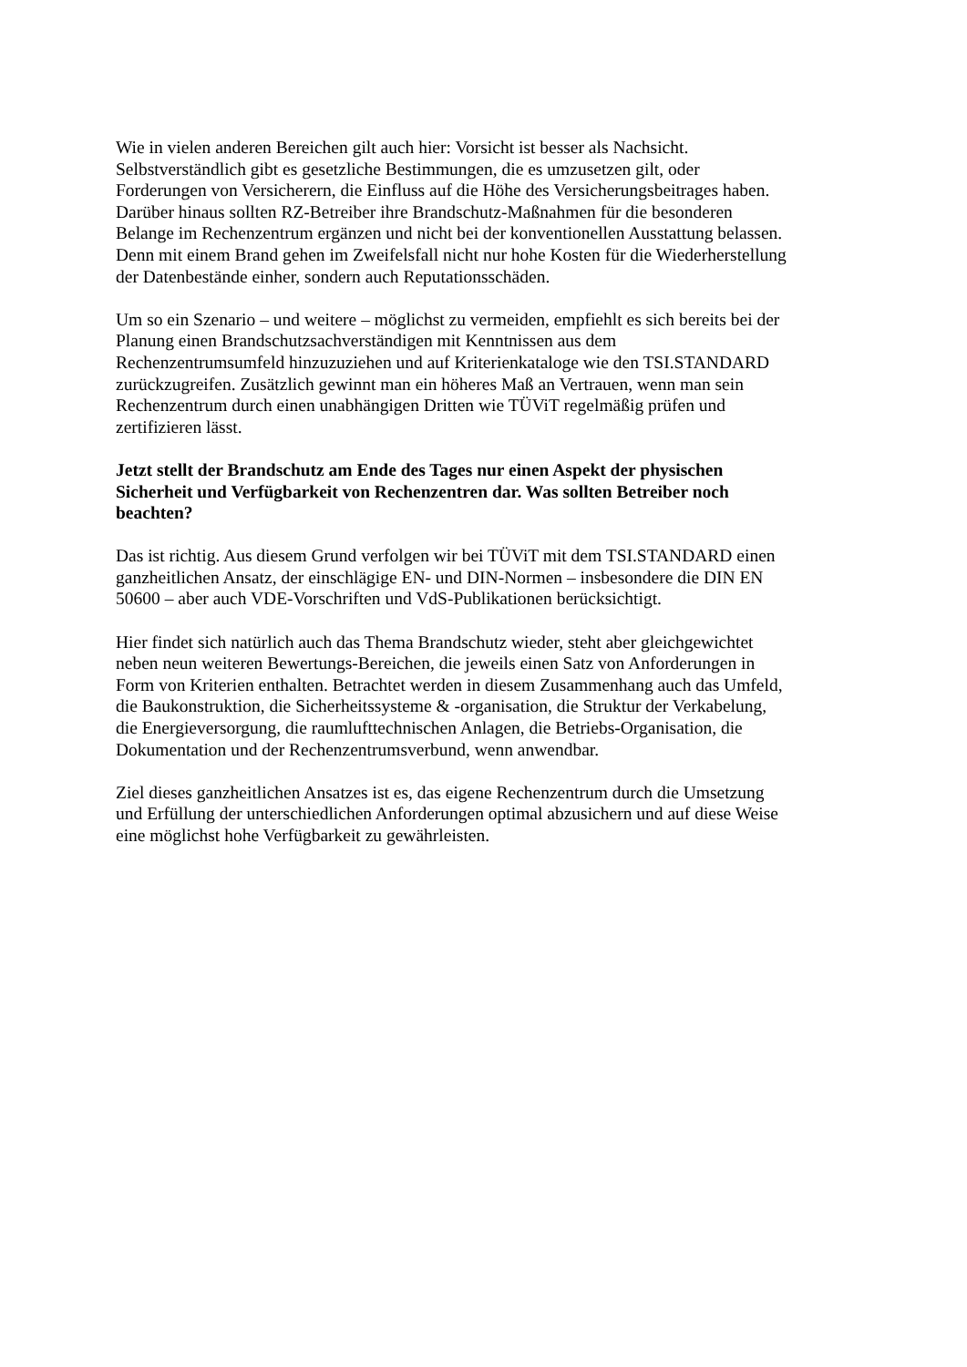Wie in vielen anderen Bereichen gilt auch hier: Vorsicht ist besser als Nachsicht.
Selbstverständlich gibt es gesetzliche Bestimmungen, die es umzusetzen gilt, oder
Forderungen von Versicherern, die Einfluss auf die Höhe des Versicherungsbeitrages haben.
Darüber hinaus sollten RZ-Betreiber ihre Brandschutz-Maßnahmen für die besonderen
Belange im Rechenzentrum ergänzen und nicht bei der konventionellen Ausstattung belassen.
Denn mit einem Brand gehen im Zweifelsfall nicht nur hohe Kosten für die Wiederherstellung
der Datenbestände einher, sondern auch Reputationsschäden.
Um so ein Szenario – und weitere – möglichst zu vermeiden, empfiehlt es sich bereits bei der
Planung einen Brandschutzsachverständigen mit Kenntnissen aus dem
Rechenzentrumsumfeld hinzuzuziehen und auf Kriterienkataloge wie den TSI.STANDARD
zurückzugreifen. Zusätzlich gewinnt man ein höheres Maß an Vertrauen, wenn man sein
Rechenzentrum durch einen unabhängigen Dritten wie TÜViT regelmäßig prüfen und
zertifizieren lässt.
Jetzt stellt der Brandschutz am Ende des Tages nur einen Aspekt der physischen
Sicherheit und Verfügbarkeit von Rechenzentren dar. Was sollten Betreiber noch
beachten?
Das ist richtig. Aus diesem Grund verfolgen wir bei TÜViT mit dem TSI.STANDARD einen
ganzheitlichen Ansatz, der einschlägige EN- und DIN-Normen – insbesondere die DIN EN
50600 – aber auch VDE-Vorschriften und VdS-Publikationen berücksichtigt.
Hier findet sich natürlich auch das Thema Brandschutz wieder, steht aber gleichgewichtet
neben neun weiteren Bewertungs-Bereichen, die jeweils einen Satz von Anforderungen in
Form von Kriterien enthalten. Betrachtet werden in diesem Zusammenhang auch das Umfeld,
die Baukonstruktion, die Sicherheitssysteme & -organisation, die Struktur der Verkabelung,
die Energieversorgung, die raumlufttechnischen Anlagen, die Betriebs-Organisation, die
Dokumentation und der Rechenzentrumsverbund, wenn anwendbar.
Ziel dieses ganzheitlichen Ansatzes ist es, das eigene Rechenzentrum durch die Umsetzung
und Erfüllung der unterschiedlichen Anforderungen optimal abzusichern und auf diese Weise
eine möglichst hohe Verfügbarkeit zu gewährleisten.